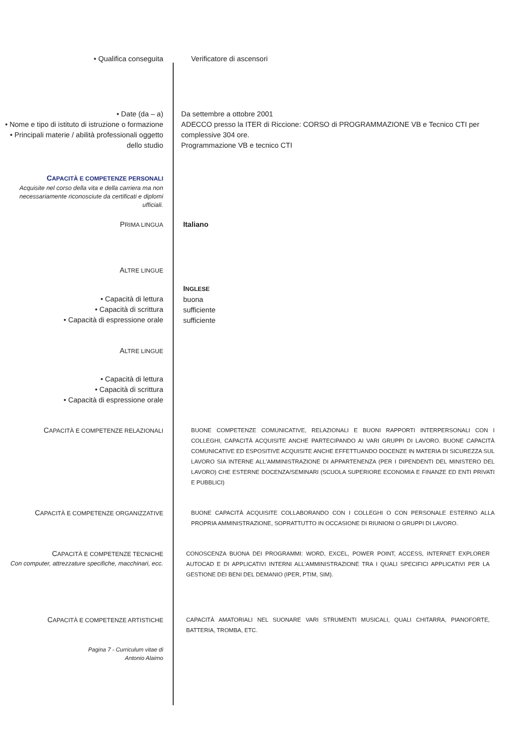• Qualifica conseguita Verificatore di ascensori
• Date (da – a)
• Nome e tipo di istituto di istruzione o formazione
• Principali materie / abilità professionali oggetto dello studio
Da settembre a ottobre 2001
ADECCO presso la ITER di Riccione: CORSO di PROGRAMMAZIONE VB e Tecnico CTI per complessive 304 ore.
Programmazione VB e tecnico CTI
CAPACITÀ E COMPETENZE PERSONALI
Acquisite nel corso della vita e della carriera ma non necessariamente riconosciute da certificati e diplomi ufficiali.
PRIMA LINGUA
Italiano
ALTRE LINGUE
• Capacità di lettura
• Capacità di scrittura
• Capacità di espressione orale
INGLESE
buona
sufficiente
sufficiente
ALTRE LINGUE
• Capacità di lettura
• Capacità di scrittura
• Capacità di espressione orale
CAPACITÀ E COMPETENZE RELAZIONALI
BUONE COMPETENZE COMUNICATIVE, RELAZIONALI E BUONI RAPPORTI INTERPERSONALI CON I COLLEGHI, CAPACITÀ ACQUISITE ANCHE PARTECIPANDO AI VARI GRUPPI DI LAVORO. BUONE CAPACITÀ COMUNICATIVE ED ESPOSITIVE ACQUISITE ANCHE EFFETTUANDO DOCENZE IN MATERIA DI SICUREZZA SUL LAVORO SIA INTERNE ALL'AMMINISTRAZIONE DI APPARTENENZA (PER I DIPENDENTI DEL MINISTERO DEL LAVORO) CHE ESTERNE DOCENZA/SEMINARI (SCUOLA SUPERIORE ECONOMIA E FINANZE ED ENTI PRIVATI E PUBBLICI)
CAPACITÀ E COMPETENZE ORGANIZZATIVE
BUONE CAPACITÀ ACQUISITE COLLABORANDO CON I COLLEGHI O CON PERSONALE ESTERNO ALLA PROPRIA AMMINISTRAZIONE, SOPRATTUTTO IN OCCASIONE DI RIUNIONI O GRUPPI DI LAVORO.
CAPACITÀ E COMPETENZE TECNICHE
Con computer, attrezzature specifiche, macchinari, ecc.
CONOSCENZA BUONA DEI PROGRAMMI: WORD, EXCEL, POWER POINT, ACCESS, INTERNET EXPLORER AUTOCAD E DI APPLICATIVI INTERNI ALL'AMMINISTRAZIONE TRA I QUALI SPECIFICI APPLICATIVI PER LA GESTIONE DEI BENI DEL DEMANIO (IPER, PTIM, SIM).
CAPACITÀ E COMPETENZE ARTISTICHE
CAPACITÀ AMATORIALI NEL SUONARE VARI STRUMENTI MUSICALI, QUALI CHITARRA, PIANOFORTE, BATTERIA, TROMBA, ETC.
Pagina 7 - Curriculum vitae di
Antonio Alaimo